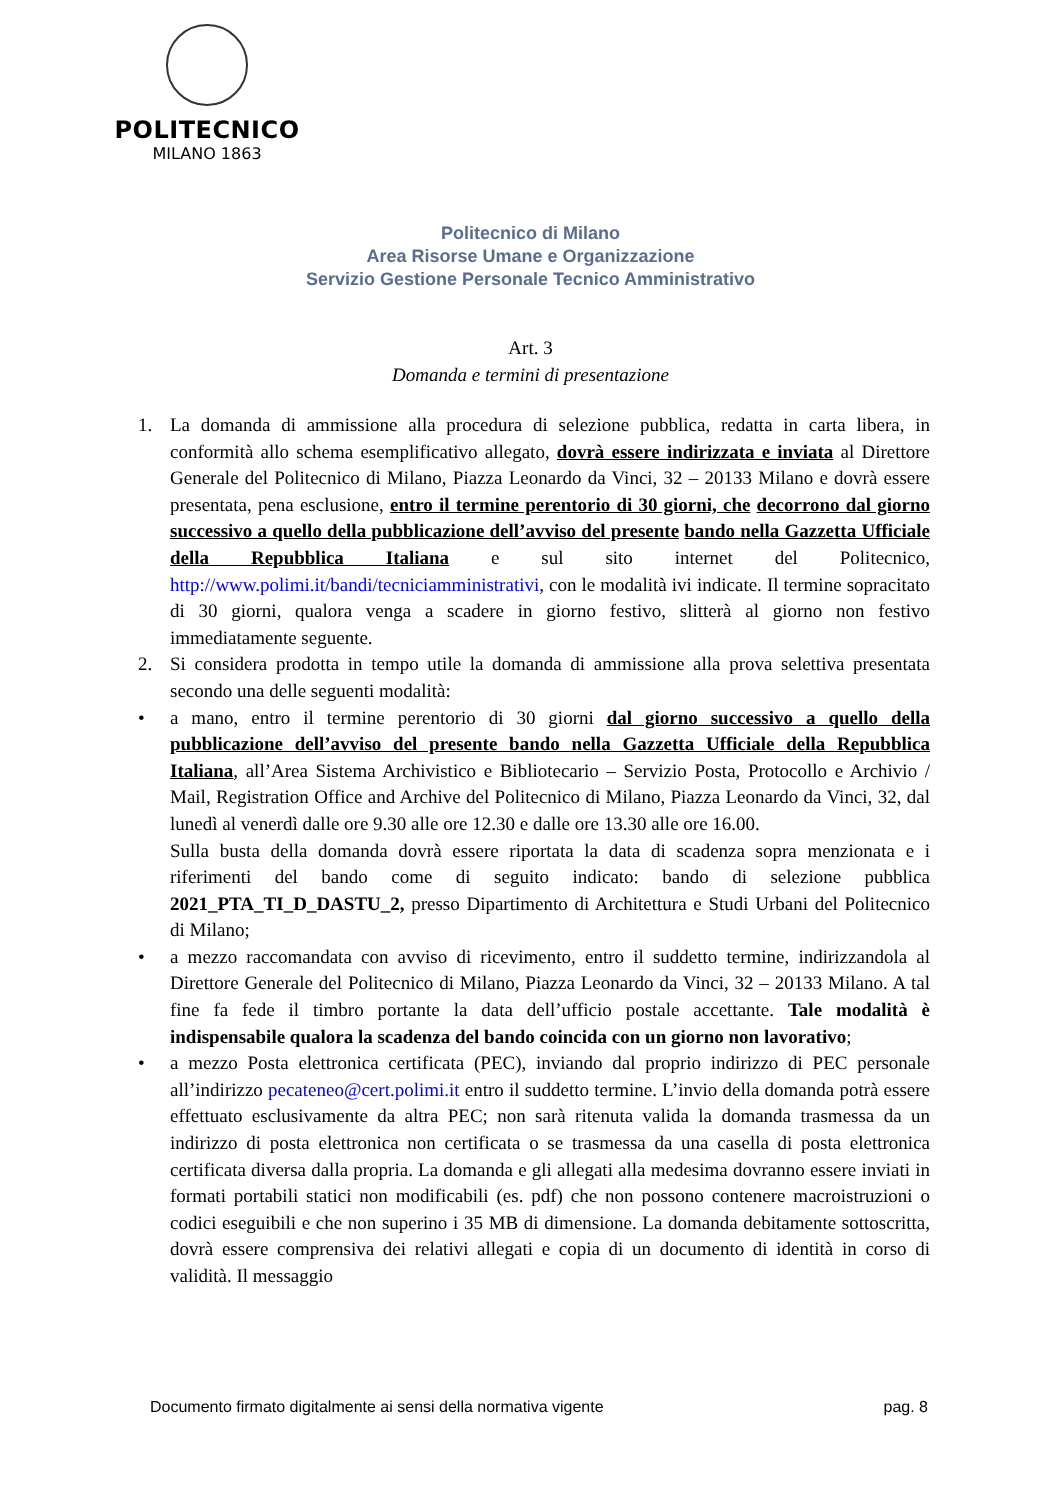POLITECNICO
MILANO 1863
Politecnico di Milano
Area Risorse Umane e Organizzazione
Servizio Gestione Personale Tecnico Amministrativo
Art. 3
Domanda e termini di presentazione
1. La domanda di ammissione alla procedura di selezione pubblica, redatta in carta libera, in conformità allo schema esemplificativo allegato, dovrà essere indirizzata e inviata al Direttore Generale del Politecnico di Milano, Piazza Leonardo da Vinci, 32 – 20133 Milano e dovrà essere presentata, pena esclusione, entro il termine perentorio di 30 giorni, che decorrono dal giorno successivo a quello della pubblicazione dell’avviso del presente bando nella Gazzetta Ufficiale della Repubblica Italiana e sul sito internet del Politecnico, http://www.polimi.it/bandi/tecniciamministrativi, con le modalità ivi indicate. Il termine sopracitato di 30 giorni, qualora venga a scadere in giorno festivo, slitterà al giorno non festivo immediatamente seguente.
2. Si considera prodotta in tempo utile la domanda di ammissione alla prova selettiva presentata secondo una delle seguenti modalità:
• a mano, entro il termine perentorio di 30 giorni dal giorno successivo a quello della pubblicazione dell’avviso del presente bando nella Gazzetta Ufficiale della Repubblica Italiana, all’Area Sistema Archivistico e Bibliotecario – Servizio Posta, Protocollo e Archivio / Mail, Registration Office and Archive del Politecnico di Milano, Piazza Leonardo da Vinci, 32, dal lunedì al venerdì dalle ore 9.30 alle ore 12.30 e dalle ore 13.30 alle ore 16.00.
Sulla busta della domanda dovrà essere riportata la data di scadenza sopra menzionata e i riferimenti del bando come di seguito indicato: bando di selezione pubblica 2021_PTA_TI_D_DASTU_2, presso Dipartimento di Architettura e Studi Urbani del Politecnico di Milano;
• a mezzo raccomandata con avviso di ricevimento, entro il suddetto termine, indirizzandola al Direttore Generale del Politecnico di Milano, Piazza Leonardo da Vinci, 32 – 20133 Milano. A tal fine fa fede il timbro portante la data dell’ufficio postale accettante. Tale modalità è indispensabile qualora la scadenza del bando coincida con un giorno non lavorativo;
• a mezzo Posta elettronica certificata (PEC), inviando dal proprio indirizzo di PEC personale all’indirizzo pecateneo@cert.polimi.it entro il suddetto termine. L’invio della domanda potrà essere effettuato esclusivamente da altra PEC; non sarà ritenuta valida la domanda trasmessa da un indirizzo di posta elettronica non certificata o se trasmessa da una casella di posta elettronica certificata diversa dalla propria. La domanda e gli allegati alla medesima dovranno essere inviati in formati portabili statici non modificabili (es. pdf) che non possono contenere macroistruzioni o codici eseguibili e che non superino i 35 MB di dimensione. La domanda debitamente sottoscritta, dovrà essere comprensiva dei relativi allegati e copia di un documento di identità in corso di validità. Il messaggio
Documento firmato digitalmente ai sensi della normativa vigente pag. 8